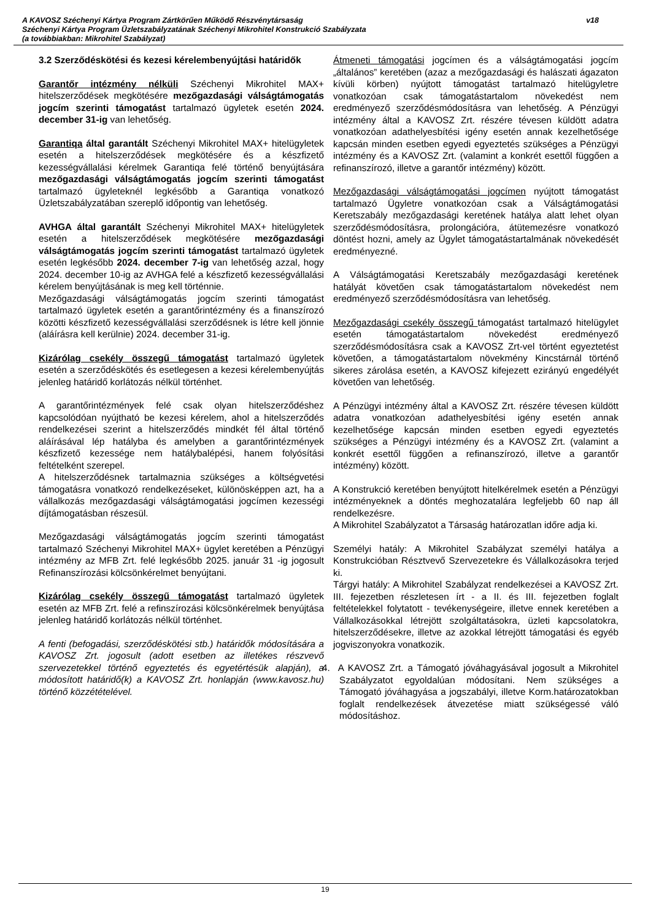A KAVOSZ Széchenyi Kártya Program Zártkörűen Működő Részvénytársaság
Széchenyi Kártya Program Üzletszabályzatának Széchenyi Mikrohitel Konstrukció Szabályzata
(a továbbiakban: Mikrohitel Szabályzat)
v18
3.2 Szerződéskötési és kezesi kérelembenyújtási határidők
Garantőr intézmény nélküli Széchenyi Mikrohitel MAX+ hitelszerződések megkötésére mezőgazdasági válságtámogatás jogcím szerinti támogatást tartalmazó ügyletek esetén 2024. december 31-ig van lehetőség.
Garantiqa által garantált Széchenyi Mikrohitel MAX+ hitelügyletek esetén a hitelszerződések megkötésére és a készfizető kezességvállalási kérelmek Garantiqa felé történő benyújtására mezőgazdasági válságtámogatás jogcím szerinti támogatást tartalmazó ügyleteknél legkésőbb a Garantiqa vonatkozó Üzletszabályzatában szereplő időpontig van lehetőség.
AVHGA által garantált Széchenyi Mikrohitel MAX+ hitelügyletek esetén a hitelszerződések megkötésére mezőgazdasági válságtámogatás jogcím szerinti támogatást tartalmazó ügyletek esetén legkésőbb 2024. december 7-ig van lehetőség azzal, hogy 2024. december 10-ig az AVHGA felé a készfizető kezességvállalási kérelem benyújtásának is meg kell történnie.
Mezőgazdasági válságtámogatás jogcím szerinti támogatást tartalmazó ügyletek esetén a garantőrintézmény és a finanszírozó közötti készfizető kezességvállalási szerződésnek is létre kell jönnie (aláírásra kell kerülnie) 2024. december 31-ig.
Kizárólag csekély összegű támogatást tartalmazó ügyletek esetén a szerződéskötés és esetlegesen a kezesi kérelembenyújtás jelenleg határidő korlátozás nélkül történhet.
A garantőrintézmények felé csak olyan hitelszerződéshez kapcsolódóan nyújtható be kezesi kérelem, ahol a hitelszerződés rendelkezései szerint a hitelszerződés mindkét fél által történő aláírásával lép hatályba és amelyben a garantőrintézmények készfizető kezessége nem hatálybalépési, hanem folyósítási feltételként szerepel.
A hitelszerződésnek tartalmaznia szükséges a költségvetési támogatásra vonatkozó rendelkezéseket, különösképpen azt, ha a vállalkozás mezőgazdasági válságtámogatási jogcímen kezességi díjtámogatásban részesül.
Mezőgazdasági válságtámogatás jogcím szerinti támogatást tartalmazó Széchenyi Mikrohitel MAX+ ügylet keretében a Pénzügyi intézmény az MFB Zrt. felé legkésőbb 2025. január 31 -ig jogosult Refinanszírozási kölcsönkérelmet benyújtani.
Kizárólag csekély összegű támogatást tartalmazó ügyletek esetén az MFB Zrt. felé a refinszírozási kölcsönkérelmek benyújtása jelenleg határidő korlátozás nélkül történhet.
A fenti (befogadási, szerződéskötési stb.) határidők módosítására a KAVOSZ Zrt. jogosult (adott esetben az illetékes részvevő szervezetekkel történő egyeztetés és egyetértésük alapján), a módosított határidő(k) a KAVOSZ Zrt. honlapján (www.kavosz.hu) történő közzétételével.
Átmeneti támogatási jogcímen és a válságtámogatási jogcím „általános” keretében (azaz a mezőgazdasági és halászati ágazaton kívüli körben) nyújtott támogatást tartalmazó hitelügyletre vonatkozóan csak támogatástartalom növekedést nem eredményező szerződésmódosításra van lehetőség. A Pénzügyi intézmény által a KAVOSZ Zrt. részére tévesen küldött adatra vonatkozóan adathelyesbítési igény esetén annak kezelhetősége kapcsán minden esetben egyedi egyeztetés szükséges a Pénzügyi intézmény és a KAVOSZ Zrt. (valamint a konkrét esettől függően a refinanszírozó, illetve a garantőr intézmény) között.
Mezőgazdasági válságtámogatási jogcímen nyújtott támogatást tartalmazó Ügyletre vonatkozóan csak a Válságtámogatási Keretszabály mezőgazdasági keretének hatálya alatt lehet olyan szerződésmódosításra, prolongációra, átütemezésre vonatkozó döntést hozni, amely az Ügylet támogatástartalmának növekedését eredményezné.
A Válságtámogatási Keretszabály mezőgazdasági keretének hatályát követően csak támogatástartalom növekedést nem eredményező szerződésmódosításra van lehetőség.
Mezőgazdasági csekély összegű támogatást tartalmazó hitelügylet esetén támogatástartalom növekedést eredményező szerződésmódosításra csak a KAVOSZ Zrt-vel történt egyeztetést követően, a támogatástartalom növekmény Kincstárnál történő sikeres zárolása esetén, a KAVOSZ kifejezett ezirányú engedélyét követően van lehetőség.
A Pénzügyi intézmény által a KAVOSZ Zrt. részére tévesen küldött adatra vonatkozóan adathelyesbítési igény esetén annak kezelhetősége kapcsán minden esetben egyedi egyeztetés szükséges a Pénzügyi intézmény és a KAVOSZ Zrt. (valamint a konkrét esettől függően a refinanszírozó, illetve a garantőr intézmény) között.
A Konstrukció keretében benyújtott hitelkérelmek esetén a Pénzügyi intézményeknek a döntés meghozatalára legfeljebb 60 nap áll rendelkezésre.
A Mikrohitel Szabályzatot a Társaság határozatlan időre adja ki.
Személyi hatály: A Mikrohitel Szabályzat személyi hatálya a Konstrukcióban Résztvevő Szervezetekre és Vállalkozásokra terjed ki.
Tárgyi hatály: A Mikrohitel Szabályzat rendelkezései a KAVOSZ Zrt. III. fejezetben részletesen írt - a II. és III. fejezetben foglalt feltételekkel folytatott - tevékenységeire, illetve ennek keretében a Vállalkozásokkal létrejött szolgáltatásokra, üzleti kapcsolatokra, hitelszerződésekre, illetve az azokkal létrejött támogatási és egyéb jogviszonyokra vonatkozik.
4. A KAVOSZ Zrt. a Támogató jóváhagyásával jogosult a Mikrohitel Szabályzatot egyoldalúan módosítani. Nem szükséges a Támogató jóváhagyása a jogszabályi, illetve Korm.határozatokban foglalt rendelkezések átvezetése miatt szükségessé váló módosításhoz.
19